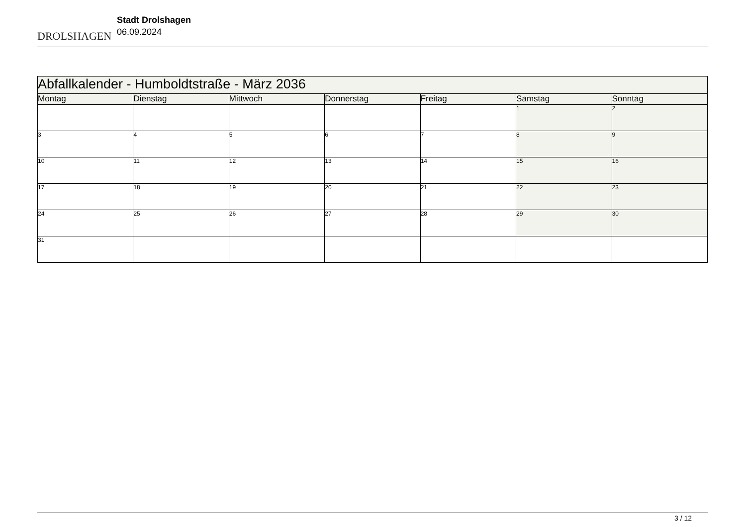DROLSHAGEN
Stadt Drolshagen
06.09.2024
| Abfallkalender - Humboldtstraße - März 2036 | | | | | | |
| --- | --- | --- | --- | --- | --- | --- |
| Montag | Dienstag | Mittwoch | Donnerstag | Freitag | Samstag | Sonntag |
| | | | | | 1 | 2 |
| 3 | 4 | 5 | 6 | 7 | 8 | 9 |
| 10 | 11 | 12 | 13 | 14 | 15 | 16 |
| 17 | 18 | 19 | 20 | 21 | 22 | 23 |
| 24 | 25 | 26 | 27 | 28 | 29 | 30 |
| 31 | | | | | | |
3 / 12